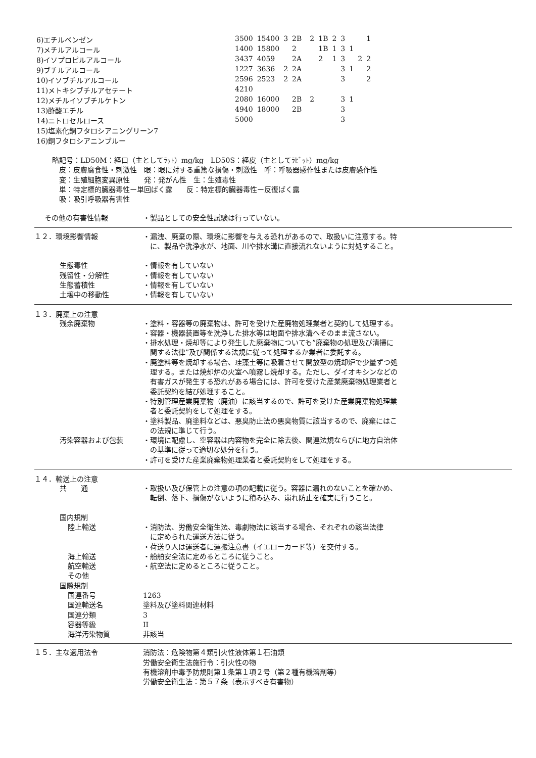| 6)エチルベンゼン | 3500 | 15400 | 3 | 2B | | 2 | 1B | 2 | 3 | | | 1 |
| 7)メチルアルコール | 1400 | 15800 | | 2 | | | 1B | 1 | 3 | 1 | | |
| 8)イソプロピルアルコール | 3437 | 4059 | | 2A | | | 2 | 1 | 3 | | 2 | 2 |
| 9)ブチルアルコール | 1227 | 3636 | 2 | 2A | | | | | 3 | 1 | | 2 |
| 10)イソブチルアルコール | 2596 | 2523 | 2 | 2A | | | | | 3 | | | 2 |
| 11)メトキシブチルアセテート | 4210 | | | | | | | | | | | |
| 12)メチルイソブチルケトン | 2080 | 16000 | | 2B | | 2 | | | 3 | 1 | | |
| 13)酢酸エチル | 4940 | 18000 | | 2B | | | | | 3 | | | |
| 14)ニトロセルロース | 5000 | | | | | | | | 3 | | | |
| 15)塩素化銅フタロシアニングリーン7 | | | | | | | | | | | | |
| 16)銅フタロシアニンブルー | | | | | | | | | | | | |
略記号：LD50M：経口（主としてﾗｯﾄ）mg/kg　LD50S：経皮（主としてﾗﾋﾞｯﾄ）mg/kg
　皮：皮膚腐食性・刺激性　眼：眼に対する重篤な損傷・刺激性　呼：呼吸器感作性または皮膚感作性
　変：生殖細胞変異原性　　発：発がん性　生：生殖毒性
　単：特定標的臓器毒性ー単回ばく露　　反：特定標的臓器毒性ー反復ばく露
　吸：吸引呼吸器有害性
その他の有害性情報 ・製品としての安全性試験は行っていない。
１２．環境影響情報 ・漏洩、廃棄の際、環境に影響を与える恐れがあるので、取扱いに注意する。特
　に、製品や洗浄水が、地面、川や排水溝に直接流れないように対処すること。
生態毒性
残留性・分解性
生態蓄積性
土壌中の移動性
・情報を有していない
・情報を有していない
・情報を有していない
・情報を有していない
１３．廃棄上の注意
残余廃棄物 ・塗料・容器等の廃棄物は、許可を受けた産廃物処理業者と契約して処理する。
・容器・機器装置等を洗浄した排水等は地面や排水溝へそのまま流さない。
・排水処理・焼却等により発生した廃棄物についても”廃棄物の処理及び清掃に
　関する法律”及び関係する法規に従って処理するか業者に委託する。
・廃塗料等を焼却する場合、珪藻土等に吸着させて開放型の焼却炉で少量ずつ処
　理する。または焼却炉の火室へ噴霧し焼却する。ただし、ダイオキシンなどの
　有害ガスが発生する恐れがある場合には、許可を受けた産業廃棄物処理業者と
　委託契約を結び処理すること。
・特別管理産業廃棄物（廃油）に該当するので、許可を受けた産業廃棄物処理業
　者と委託契約をして処理をする。
・塗料製品、廃塗料などは、悪臭防止法の悪臭物質に該当するので、廃棄にはこ
　の法規に準じて行う。
汚染容器および包装 ・環境に配慮し、空容器は内容物を完全に除去後、関連法規ならびに地方自治体
　の基準に従って適切な処分を行う。
・許可を受けた産業廃棄物処理業者と委託契約をして処理をする。
１４．輸送上の注意
共　　通 ・取扱い及び保管上の注意の項の記載に従う。容器に漏れのないことを確かめ、
　転倒、落下、損傷がないように積み込み、崩れ防止を確実に行うこと。
国内規制
陸上輸送 ・消防法、労働安全衛生法、毒劇物法に該当する場合、それぞれの該当法律
　に定められた運送方法に従う。
・荷送り人は運送者に運搬注意書（イエローカード等）を交付する。
海上輸送
航空輸送
その他
・船舶安全法に定めるところに従うこと。
・航空法に定めるところに従うこと。
国際規制
国連番号
国連輸送名
国連分類
容器等級
海洋汚染物質
1263
塗料及び塗料関連材料
3
II
非該当
１５．主な適用法令 消防法：危険物第４類引火性液体第１石油類
労働安全衛生法施行令：引火性の物
有機溶剤中毒予防規則第１条第１項２号（第２種有機溶剤等）
労働安全衛生法：第５７条（表示すべき有害物）